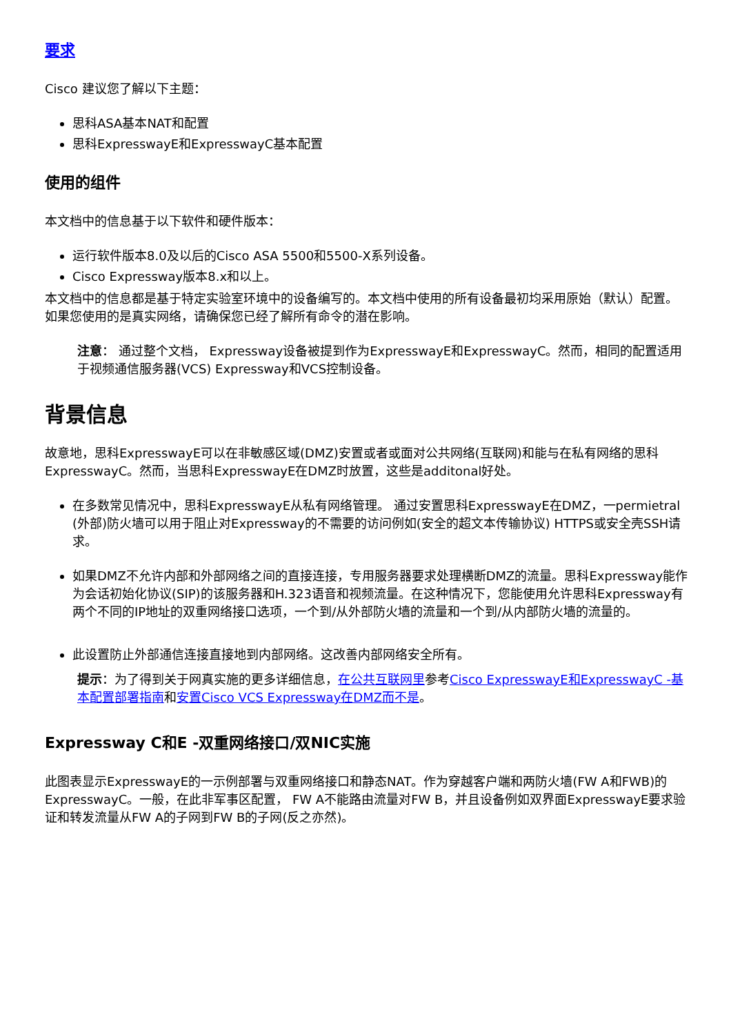要求
Cisco 建议您了解以下主题：
思科ASA基本NAT和配置
思科ExpresswayE和ExpresswayC基本配置
使用的组件
本文档中的信息基于以下软件和硬件版本：
运行软件版本8.0及以后的Cisco ASA 5500和5500-X系列设备。
Cisco Expressway版本8.x和以上。
本文档中的信息都是基于特定实验室环境中的设备编写的。本文档中使用的所有设备最初均采用原始（默认）配置。如果您使用的是真实网络，请确保您已经了解所有命令的潜在影响。
注意： 通过整个文档， Expressway设备被提到作为ExpresswayE和ExpresswayC。然而，相同的配置适用于视频通信服务器(VCS) Expressway和VCS控制设备。
背景信息
故意地，思科ExpresswayE可以在非敏感区域(DMZ)安置或者或面对公共网络(互联网)和能与在私有网络的思科ExpresswayC。然而，当思科ExpresswayE在DMZ时放置，这些是additonal好处。
在多数常见情况中，思科ExpresswayE从私有网络管理。 通过安置思科ExpresswayE在DMZ，一permietral (外部)防火墙可以用于阻止对Expressway的不需要的访问例如(安全的超文本传输协议) HTTPS或安全壳SSH请求。
如果DMZ不允许内部和外部网络之间的直接连接，专用服务器要求处理横断DMZ的流量。思科Expressway能作为会话初始化协议(SIP)的该服务器和H.323语音和视频流量。在这种情况下，您能使用允许思科Expressway有两个不同的IP地址的双重网络接口选项，一个到/从外部防火墙的流量和一个到/从内部防火墙的流量的。
此设置防止外部通信连接直接地到内部网络。这改善内部网络安全所有。
提示：为了得到关于网真实施的更多详细信息，在公共互联网里参考Cisco ExpresswayE和ExpresswayC -基本配置部署指南和安置Cisco VCS Expressway在DMZ而不是。
Expressway C和E -双重网络接口/双NIC实施
此图表显示ExpresswayE的一示例部署与双重网络接口和静态NAT。作为穿越客户端和两防火墙(FW A和FWB)的ExpresswayC。一般，在此非军事区配置， FW A不能路由流量对FW B，并且设备例如双界面ExpresswayE要求验证和转发流量从FW A的子网到FW B的子网(反之亦然)。